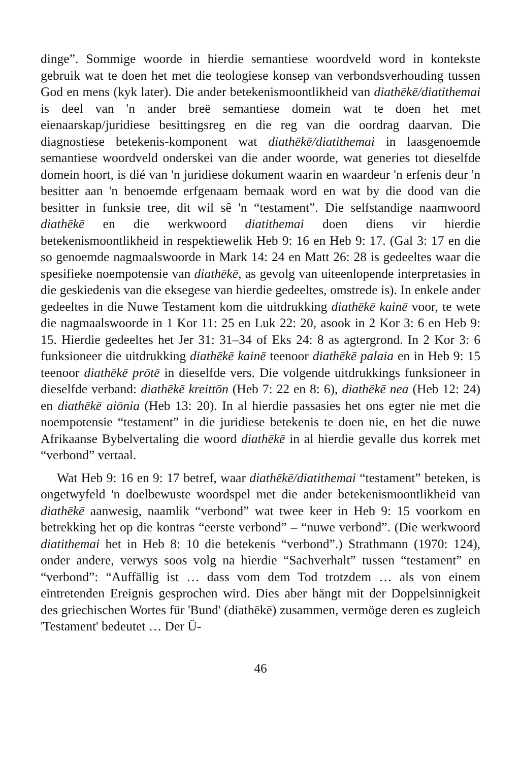dinge”. Sommige woorde in hierdie semantiese woordveld word in kontekste gebruik wat te doen het met die teologiese konsep van verbondsverhouding tussen God en mens (kyk later). Die ander betekenismoontlikheid van diathēkē/diatithemai is deel van 'n ander breë semantiese domein wat te doen het met eienaarskap/juridiese besittingsreg en die reg van die oordrag daarvan. Die diagnostiese betekenis-komponent wat diathēkē/diatithemai in laasgenoemde semantiese woordveld onderskei van die ander woorde, wat generies tot dieselfde domein hoort, is dié van 'n juridiese dokument waarin en waardeur 'n erfenis deur 'n besitter aan 'n benoemde erfgenaam bemaak word en wat by die dood van die besitter in funksie tree, dit wil sê 'n “testament”. Die selfstandige naamwoord diathēkē en die werkwoord diatithemai doen diens vir hierdie betekenismoontlikheid in respektiewelik Heb 9: 16 en Heb 9: 17. (Gal 3: 17 en die so genoemde nagmaalswoorde in Mark 14: 24 en Matt 26: 28 is gedeeltes waar die spesifieke noempotensie van diathēkē, as gevolg van uiteenlopende interpretasies in die geskiedenis van die eksegese van hierdie gedeeltes, omstrede is). In enkele ander gedeeltes in die Nuwe Testament kom die uitdrukking diathēkē kainē voor, te wete die nagmaalswoorde in 1 Kor 11: 25 en Luk 22: 20, asook in 2 Kor 3: 6 en Heb 9: 15. Hierdie gedeeltes het Jer 31: 31–34 of Eks 24: 8 as agtergrond. In 2 Kor 3: 6 funksioneer die uitdrukking diathēkē kainē teenoor diathēkē palaia en in Heb 9: 15 teenoor diathēkē prōtē in dieselfde vers. Die volgende uitdrukkings funksioneer in dieselfde verband: diathēkē kreittōn (Heb 7: 22 en 8: 6), diathēkē nea (Heb 12: 24) en diathēkē aiōnia (Heb 13: 20). In al hierdie passasies het ons egter nie met die noempotensie “testament” in die juridiese betekenis te doen nie, en het die nuwe Afrikaanse Bybelvertaling die woord diathēkē in al hierdie gevalle dus korrek met “verbond” vertaal.
Wat Heb 9: 16 en 9: 17 betref, waar diathēkē/diatithemai “testament” beteken, is ongetwyfeld 'n doelbewuste woordspel met die ander betekenismoontlikheid van diathēkē aanwesig, naamlik “verbond” wat twee keer in Heb 9: 15 voorkom en betrekking het op die kontras “eerste verbond” – “nuwe verbond”. (Die werkwoord diatithemai het in Heb 8: 10 die betekenis “verbond”.) Strathmann (1970: 124), onder andere, verwys soos volg na hierdie “Sachverhalt” tussen “testament” en “verbond”: “Auffällig ist … dass vom dem Tod trotzdem … als von einem eintretenden Ereignis gesprochen wird. Dies aber hängt mit der Doppelsinnigkeit des griechischen Wortes für 'Bund' (diathēkē) zusammen, vermöge deren es zugleich 'Testament' bedeutet … Der Ü-
46